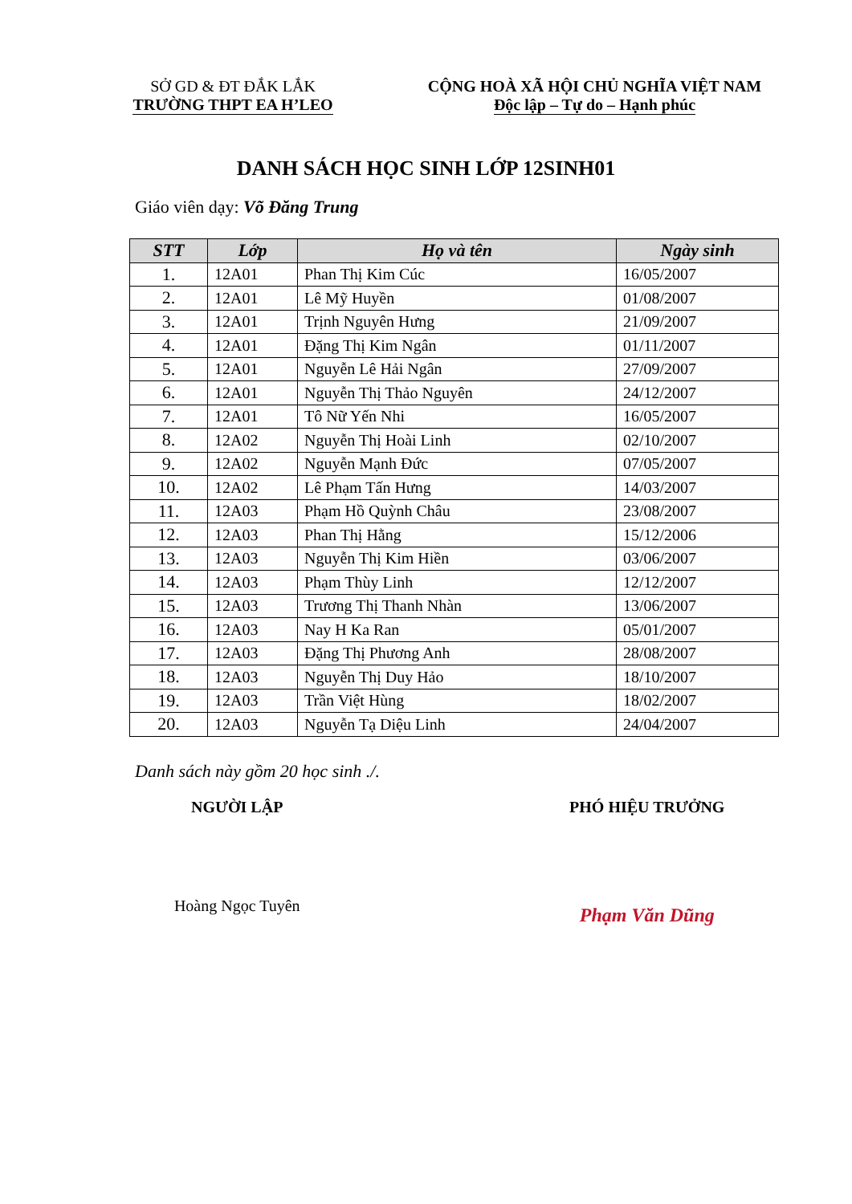SỞ GD & ĐT ĐẮK LẮK
TRƯỜNG THPT EA H’LEO
CỘNG HOÀ XÃ HỘI CHỦ NGHĨA VIỆT NAM
Độc lập – Tự do – Hạnh phúc
DANH SÁCH HỌC SINH LỚP 12SINH01
Giáo viên dạy: Võ Đăng Trung
| STT | Lớp | Họ và tên | Ngày sinh |
| --- | --- | --- | --- |
| 1. | 12A01 | Phan Thị Kim Cúc | 16/05/2007 |
| 2. | 12A01 | Lê Mỹ Huyền | 01/08/2007 |
| 3. | 12A01 | Trịnh Nguyên Hưng | 21/09/2007 |
| 4. | 12A01 | Đặng Thị Kim Ngân | 01/11/2007 |
| 5. | 12A01 | Nguyễn Lê Hải Ngân | 27/09/2007 |
| 6. | 12A01 | Nguyễn Thị Thảo Nguyên | 24/12/2007 |
| 7. | 12A01 | Tô Nữ Yến Nhi | 16/05/2007 |
| 8. | 12A02 | Nguyễn Thị Hoài Linh | 02/10/2007 |
| 9. | 12A02 | Nguyễn Mạnh Đức | 07/05/2007 |
| 10. | 12A02 | Lê Phạm Tấn Hưng | 14/03/2007 |
| 11. | 12A03 | Phạm Hồ Quỳnh Châu | 23/08/2007 |
| 12. | 12A03 | Phan Thị Hằng | 15/12/2006 |
| 13. | 12A03 | Nguyễn Thị Kim Hiền | 03/06/2007 |
| 14. | 12A03 | Phạm Thùy Linh | 12/12/2007 |
| 15. | 12A03 | Trương Thị Thanh Nhàn | 13/06/2007 |
| 16. | 12A03 | Nay H Ka Ran | 05/01/2007 |
| 17. | 12A03 | Đặng Thị Phương Anh | 28/08/2007 |
| 18. | 12A03 | Nguyễn Thị Duy Hảo | 18/10/2007 |
| 19. | 12A03 | Trần Việt Hùng | 18/02/2007 |
| 20. | 12A03 | Nguyễn Tạ Diệu Linh | 24/04/2007 |
Danh sách này gồm 20 học sinh ./.
NGƯỜI LẬP
Hoàng Ngọc Tuyên
PHÓ HIỆU TRƯỞNG
Phạm Văn Dũng